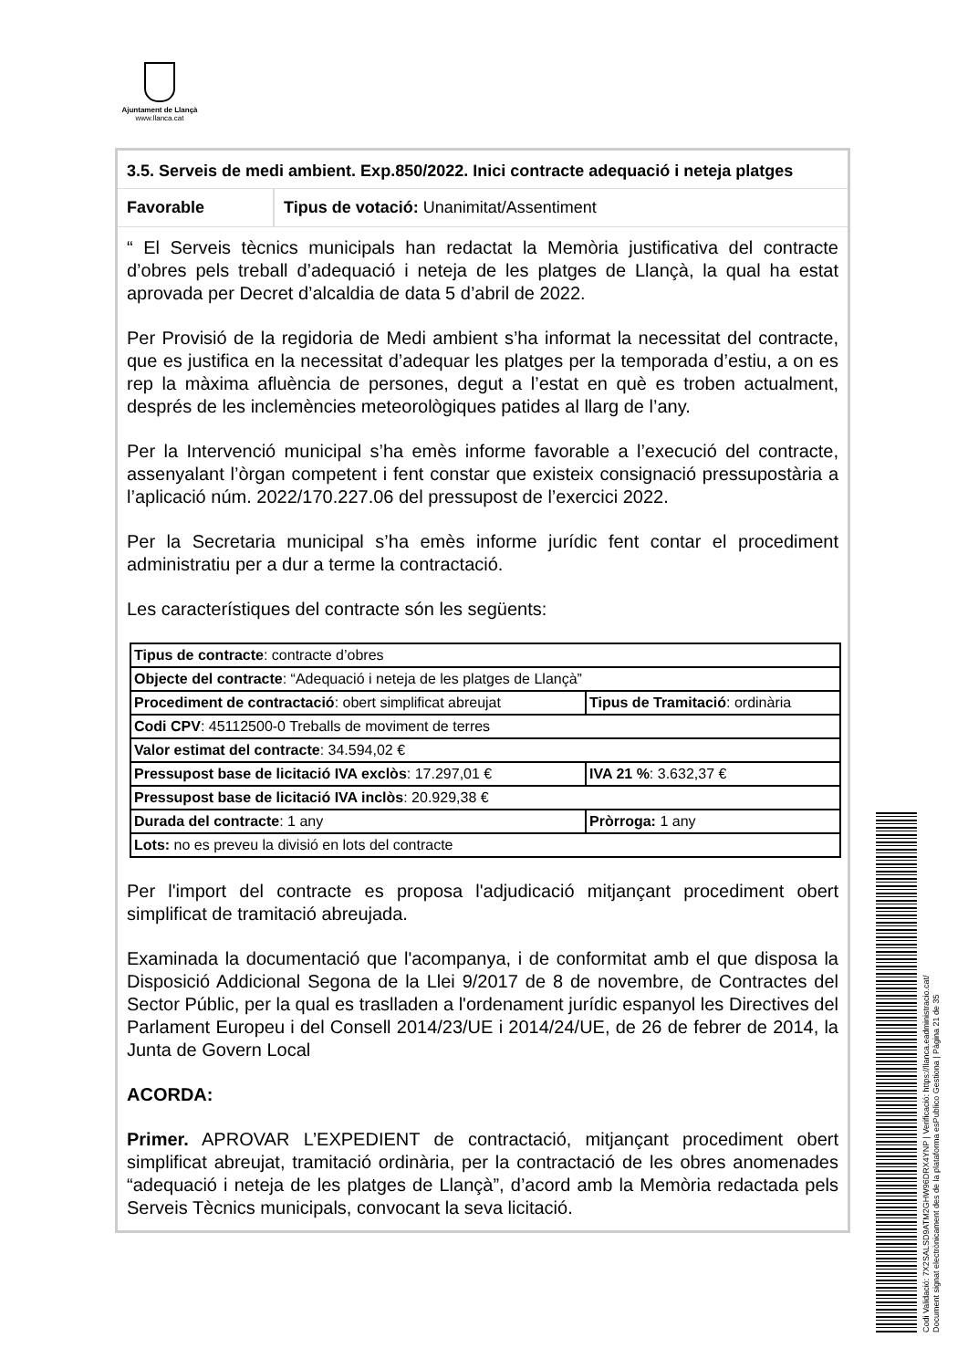Ajuntament de Llançà
www.llanca.cat
3.5. Serveis de medi ambient. Exp.850/2022. Inici contracte adequació i neteja platges
Favorable Tipus de votació: Unanimitat/Assentiment
“ El Serveis tècnics municipals han redactat la Memòria justificativa del contracte d’obres pels treball d’adequació i neteja de les platges de Llançà, la qual ha estat aprovada per Decret d’alcaldia de data 5 d’abril de 2022.
Per Provisió de la regidoria de Medi ambient s’ha informat la necessitat del contracte, que es justifica en la necessitat d’adequar les platges per la temporada d’estiu, a on es rep la màxima afluència de persones, degut a l’estat en què es troben actualment, després de les inclemències meteorològiques patides al llarg de l’any.
Per la Intervenció municipal s’ha emès informe favorable a l’execució del contracte, assenyalant l’òrgan competent i fent constar que existeix consignació pressupostària a l’aplicació núm. 2022/170.227.06 del pressupost de l’exercici 2022.
Per la Secretaria municipal s’ha emès informe jurídic fent contar el procediment administratiu per a dur a terme la contractació.
Les característiques del contracte són les següents:
| Tipus de contracte : contracte d’obres | |
| Objecte del contracte : “Adequació i neteja de les platges de Llançà” | |
| Procediment de contractació : obert simplificat abreujat | Tipus de Tramitació : ordinària |
| Codi CPV : 45112500-0 Treballs de moviment de terres | |
| Valor estimat del contracte : 34.594,02 € | |
| Pressupost base de licitació IVA exclòs : 17.297,01 € | IVA 21 % : 3.632,37 € |
| Pressupost base de licitació IVA inclòs : 20.929,38 € | |
| Durada del contracte : 1 any | Pròrroga: 1 any |
| Lots: no es preveu la divisió en lots del contracte | |
Per l'import del contracte es proposa l'adjudicació mitjançant procediment obert simplificat de tramitació abreujada.
Examinada la documentació que l'acompanya, i de conformitat amb el que disposa la Disposició Addicional Segona de la Llei 9/2017 de 8 de novembre, de Contractes del Sector Públic, per la qual es traslladen a l'ordenament jurídic espanyol les Directives del Parlament Europeu i del Consell 2014/23/UE i 2014/24/UE, de 26 de febrer de 2014, la Junta de Govern Local
ACORDA:
Primer. APROVAR L’EXPEDIENT de contractació, mitjançant procediment obert simplificat abreujat, tramitació ordinària, per la contractació de les obres anomenades “adequació i neteja de les platges de Llançà”, d’acord amb la Memòria redactada pels Serveis Tècnics municipals, convocant la seva licitació.
Codi Validació: 7X2SALSD9ATM2GHW96DRX4YNP | Verificació: https://llanca.eadministracio.cat/
Document signat electrònicament des de la plataforma esPublico Gestiona | Pàgina 21 de 35